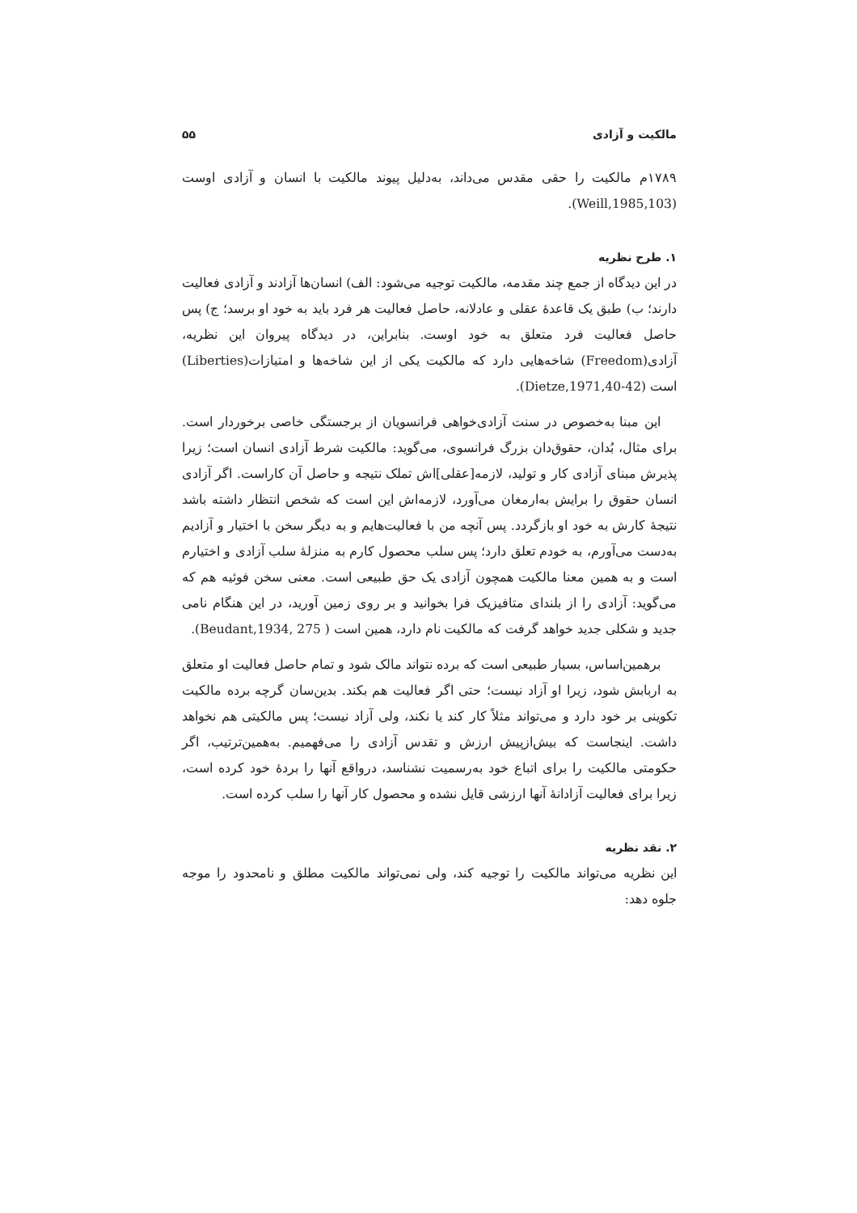مالکیت و آزادی ۵۵
۱۷۸۹م مالکیت را حقی مقدس می‌داند، به‌دلیل پیوند مالکیت با انسان و آزادی اوست (Weill,1985,103).
۱. طرح نظریه
در این دیدگاه از جمع چند مقدمه، مالکیت توجیه می‌شود: الف) انسان‌ها آزادند و آزادی فعالیت دارند؛ ب) طبق یک قاعدهٔ عقلی و عادلانه، حاصل فعالیت هر فرد باید به خود او برسد؛ ج) پس حاصل فعالیت فرد متعلق به خود اوست. بنابراین، در دیدگاه پیروان این نظریه، آزادی(Freedom) شاخه‌هایی دارد که مالکیت یکی از این شاخه‌ها و امتیازات(Liberties) است (Dietze,1971,40-42).
این مبنا به‌خصوص در سنت آزادی‌خواهی فرانسویان از برجستگی خاصی برخوردار است. برای مثال، بُدان، حقوق‌دان بزرگ فرانسوی، می‌گوید: مالکیت شرط آزادی انسان است؛ زیرا پذیرش مبنای آزادی کار و تولید، لازمه[عقلی]اش تملک نتیجه و حاصل آن کاراست. اگر آزادی انسان حقوق را برایش به‌ارمغان می‌آورد، لازمه‌اش این است که شخص انتظار داشته باشد نتیجهٔ کارش به خود او بازگردد. پس آنچه من با فعالیت‌هایم و به دیگر سخن با اختیار و آزادیم به‌دست می‌آورم، به خودم تعلق دارد؛ پس سلب محصول کارم به منزلهٔ سلب آزادی و اختیارم است و به همین معنا مالکیت همچون آزادی یک حق طبیعی است. معنی سخن فوئیه هم که می‌گوید: آزادی را از بلندای متافیزیک فرا بخوانید و بر روی زمین آورید، در این هنگام نامی جدید و شکلی جدید خواهد گرفت که مالکیت نام دارد، همین است ( Beudant,1934, 275).
برهمین‌اساس، بسیار طبیعی است که برده نتواند مالک شود و تمام حاصل فعالیت او متعلق به اربابش شود، زیرا او آزاد نیست؛ حتی اگر فعالیت هم بکند. بدین‌سان گرچه برده مالکیت تکوینی بر خود دارد و می‌تواند مثلاً کار کند یا نکند، ولی آزاد نیست؛ پس مالکیتی هم نخواهد داشت. اینجاست که بیش‌ازپیش ارزش و تقدس آزادی را می‌فهمیم. به‌همین‌ترتیب، اگر حکومتی مالکیت را برای اتباع خود به‌رسمیت نشناسد، درواقع آنها را بردهٔ خود کرده است، زیرا برای فعالیت آزادانهٔ آنها ارزشی قایل نشده و محصول کار آنها را سلب کرده است.
۲. نقد نظریه
این نظریه می‌تواند مالکیت را توجیه کند، ولی نمی‌تواند مالکیت مطلق و نامحدود را موجه جلوه دهد: